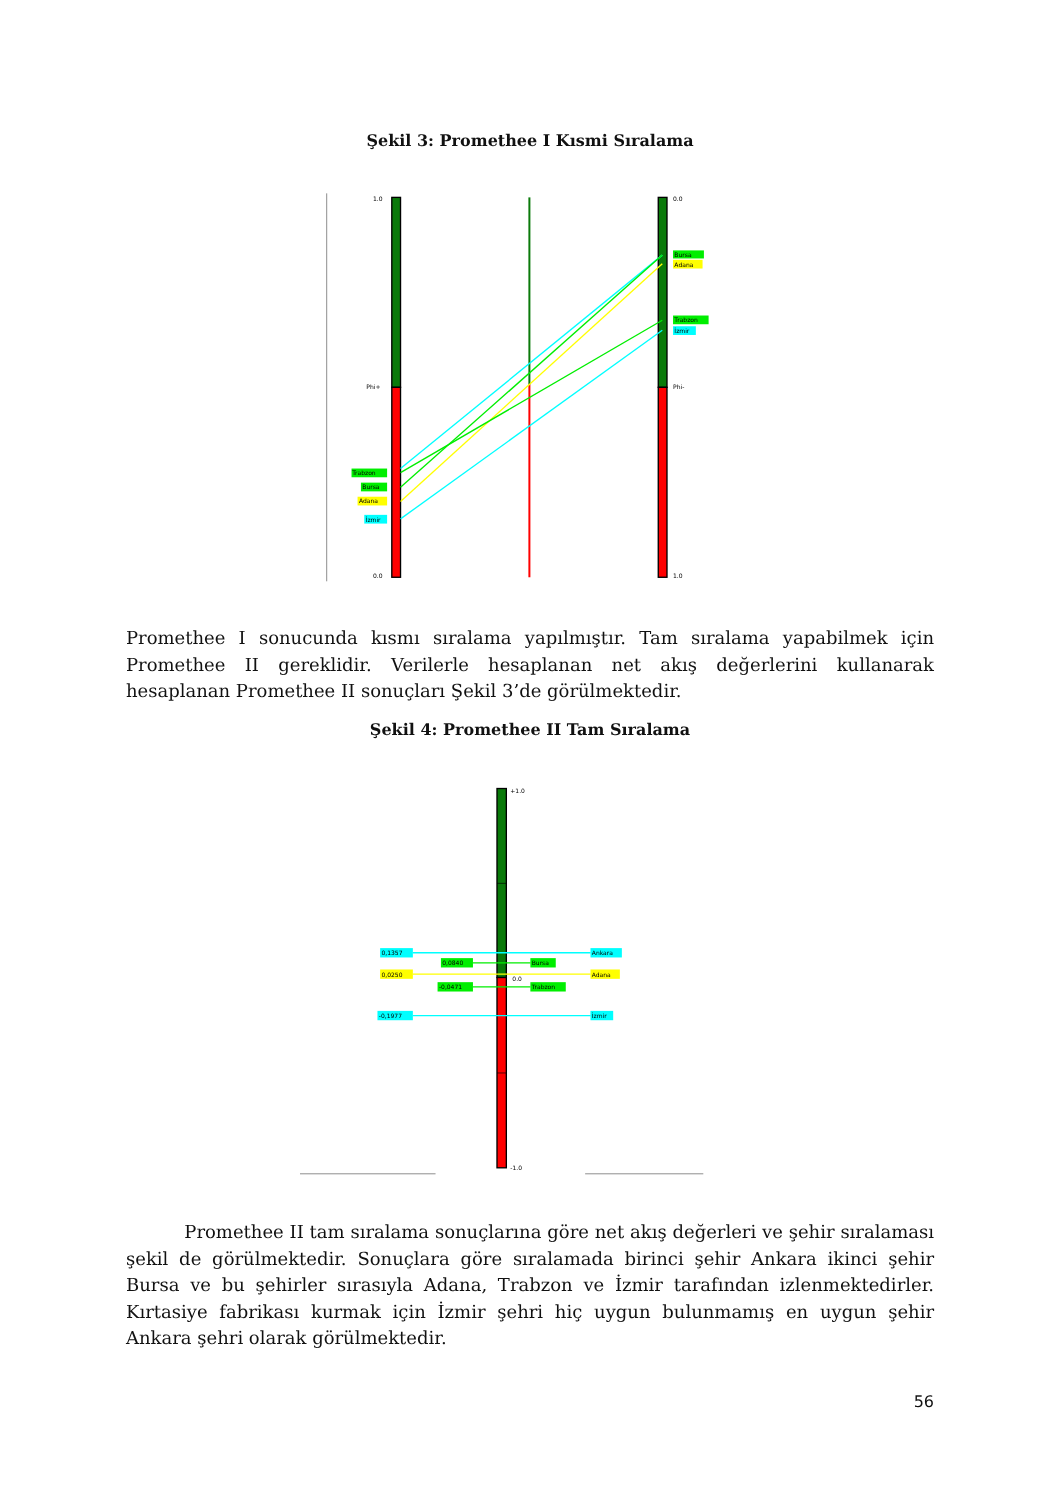Şekil 3: Promethee I Kısmi Sıralama
1.0
Phi+
0.0
0.0
Phi-
1.0
Trabzon
Bursa
Adana
İzmir
Bursa
Adana
Trabzon
İzmir
Promethee I sonucunda kısmı sıralama yapılmıştır. Tam sıralama yapabilmek için Promethee II gereklidir. Verilerle hesaplanan net akış değerlerini kullanarak hesaplanan Promethee II sonuçları Şekil 3’de görülmektedir.
Şekil 4: Promethee II Tam Sıralama
+1.0
0.0
-1.0
0,1357
0,0840
0,0250
-0,0471
-0,1977
Ankara
Bursa
Adana
Trabzon
İzmir
Promethee II tam sıralama sonuçlarına göre net akış değerleri ve şehir sıralaması şekil de görülmektedir. Sonuçlara göre sıralamada birinci şehir Ankara ikinci şehir Bursa ve bu şehirler sırasıyla Adana, Trabzon ve İzmir tarafından izlenmektedirler. Kırtasiye fabrikası kurmak için İzmir şehri hiç uygun bulunmamış en uygun şehir Ankara şehri olarak görülmektedir.
56